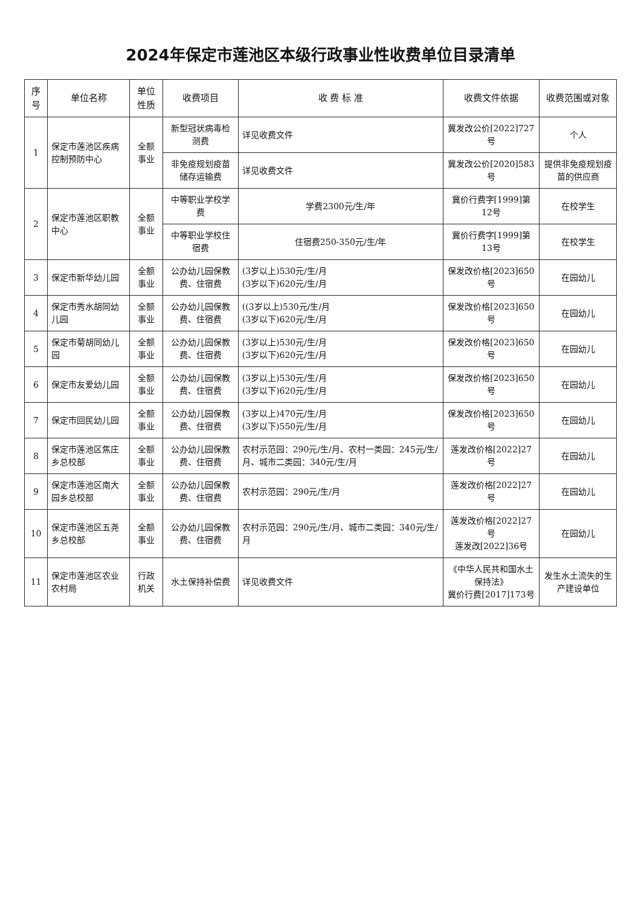2024年保定市莲池区本级行政事业性收费单位目录清单
| 序号 | 单位名称 | 单位性质 | 收费项目 | 收 费 标 准 | 收费文件依据 | 收费范围或对象 |
| --- | --- | --- | --- | --- | --- | --- |
| 1 | 保定市莲池区疾病控制预防中心 | 全额事业 | 新型冠状病毒检测费 | 详见收费文件 | 冀发改公价[2022]727号 | 个人 |
| | | | 非免疫规划疫苗储存运输费 | 详见收费文件 | 冀发改公价[2020]583号 | 提供非免疫规划疫苗的供应商 |
| 2 | 保定市莲池区职教中心 | 全额事业 | 中等职业学校学费 | 学费2300元/生/年 | 冀价行费字[1999]第12号 | 在校学生 |
| | | | 中等职业学校住宿费 | 住宿费250-350元/生/年 | 冀价行费字[1999]第13号 | 在校学生 |
| 3 | 保定市新华幼儿园 | 全额事业 | 公办幼儿园保教费、住宿费 | (3岁以上)530元/生/月 (3岁以下)620元/生/月 | 保发改价格[2023]650号 | 在园幼儿 |
| 4 | 保定市秀水胡同幼儿园 | 全额事业 | 公办幼儿园保教费、住宿费 | ((3岁以上)530元/生/月 (3岁以下)620元/生/月 | 保发改价格[2023]650号 | 在园幼儿 |
| 5 | 保定市菊胡同幼儿园 | 全额事业 | 公办幼儿园保教费、住宿费 | (3岁以上)530元/生/月 (3岁以下)620元/生/月 | 保发改价格[2023]650号 | 在园幼儿 |
| 6 | 保定市友爱幼儿园 | 全额事业 | 公办幼儿园保教费、住宿费 | (3岁以上)530元/生/月 (3岁以下)620元/生/月 | 保发改价格[2023]650号 | 在园幼儿 |
| 7 | 保定市回民幼儿园 | 全额事业 | 公办幼儿园保教费、住宿费 | (3岁以上)470元/生/月 (3岁以下)550元/生/月 | 保发改价格[2023]650号 | 在园幼儿 |
| 8 | 保定市莲池区焦庄乡总校部 | 全额事业 | 公办幼儿园保教费、住宿费 | 农村示范园：290元/生/月、农村一类园：245元/生/月、城市二类园：340元/生/月 | 莲发改价格[2022]27号 | 在园幼儿 |
| 9 | 保定市莲池区南大园乡总校部 | 全额事业 | 公办幼儿园保教费、住宿费 | 农村示范园：290元/生/月 | 莲发改价格[2022]27号 | 在园幼儿 |
| 10 | 保定市莲池区五尧乡总校部 | 全额事业 | 公办幼儿园保教费、住宿费 | 农村示范园：290元/生/月、城市二类园：340元/生/月 | 莲发改价格[2022]27号 莲发改[2022]36号 | 在园幼儿 |
| 11 | 保定市莲池区农业农村局 | 行政机关 | 水土保持补偿费 | 详见收费文件 | 《中华人民共和国水土保持法》 冀价行费[2017]173号 | 发生水土流失的生产建设单位 |